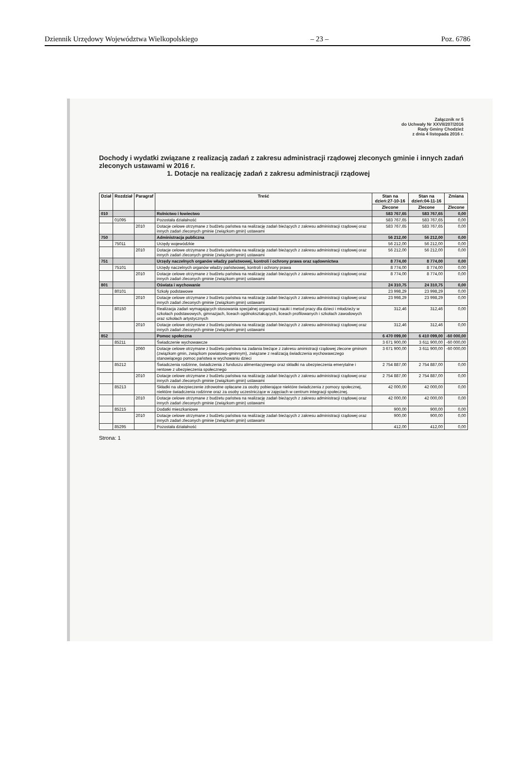Dziennik Urzędowy Województwa Wielkopolskiego – 23 – Poz. 6786
Załącznik nr 5
do Uchwały Nr XXVII/207/2016
Rady Gminy Chodzież
z dnia 4 listopada 2016 r.
Dochody i wydatki związane z realizacją zadań z zakresu administracji rządowej zleconych gminie i innych zadań zleconych ustawami w 2016 r.
1. Dotacje na realizację zadań z zakresu administracji rządowej
| Dział | Rozdział | Paragraf | Treść | Stan na dzień:27-10-16 | Stan na dzień:04-11-16 | Zmiana |
| --- | --- | --- | --- | --- | --- | --- |
| | | | | Zlecone | Zlecone | Zlecone |
| 010 | | | Rolnictwo i łowiectwo | 583 767,65 | 583 767,65 | 0,00 |
| | 01095 | | Pozostała działalność | 583 767,65 | 583 767,65 | 0,00 |
| | | 2010 | Dotacje celowe otrzymane z budżetu państwa na realizację zadań bieżących z zakresu administracji rządowej oraz innych zadań zleconych gminie (związkom gmin) ustawami | 583 767,65 | 583 767,65 | 0,00 |
| 750 | | | Administracja publiczna | 56 212,00 | 56 212,00 | 0,00 |
| | 75011 | | Urzędy wojewódzkie | 56 212,00 | 56 212,00 | 0,00 |
| | | 2010 | Dotacje celowe otrzymane z budżetu państwa na realizację zadań bieżących z zakresu administracji rządowej oraz innych zadań zleconych gminie (związkom gmin) ustawami | 56 212,00 | 56 212,00 | 0,00 |
| 751 | | | Urzędy naczelnych organów władzy państwowej, kontroli i ochrony prawa oraz sądownictwa | 8 774,00 | 8 774,00 | 0,00 |
| | 75101 | | Urzędy naczelnych organów władzy państwowej, kontroli i ochrony prawa | 8 774,00 | 8 774,00 | 0,00 |
| | | 2010 | Dotacje celowe otrzymane z budżetu państwa na realizację zadań bieżących z zakresu administracji rządowej oraz innych zadań zleconych gminie (związkom gmin) ustawami | 8 774,00 | 8 774,00 | 0,00 |
| 801 | | | Oświata i wychowanie | 24 310,75 | 24 310,75 | 0,00 |
| | 80101 | | Szkoły podstawowe | 23 998,29 | 23 998,29 | 0,00 |
| | | 2010 | Dotacje celowe otrzymane z budżetu państwa na realizację zadań bieżących z zakresu administracji rządowej oraz innych zadań zleconych gminie (związkom gmin) ustawami | 23 998,29 | 23 998,29 | 0,00 |
| | 80150 | | Realizacja zadań wymagających stosowania specjalnej organizacji nauki i metod pracy dla dzieci i młodzieży w szkołach podstawowych, gimnazjach, liceach ogólnokształcących, liceach profilowanych i szkołach zawodowych oraz szkołach artystycznych | 312,46 | 312,46 | 0,00 |
| | | 2010 | Dotacje celowe otrzymane z budżetu państwa na realizację zadań bieżących z zakresu administracji rządowej oraz innych zadań zleconych gminie (związkom gmin) ustawami | 312,46 | 312,46 | 0,00 |
| 852 | | | Pomoc społeczna | 6 470 099,00 | 6 410 099,00 | -60 000,00 |
| | 85211 | | Świadczenie wychowawcze | 3 671 900,00 | 3 611 900,00 | -60 000,00 |
| | | 2060 | Dotacje celowe otrzymane z budżetu państwa na zadania bieżące z zakresu aministracji rządowej zlecone gminom (związkom gmin, związkom powiatowo-gminnym), związane z realizacją świadczenia wychowawczego stanowiącego pomoc państwa w wychowaniu dzieci | 3 671 900,00 | 3 611 900,00 | -60 000,00 |
| | 85212 | | Świadczenia rodzinne, świadczenia z funduszu alimentacyjneego oraz składki na ubezpieczenia emerytalne i rentowe z ubezpieczenia społecznego | 2 754 887,00 | 2 754 887,00 | 0,00 |
| | | 2010 | Dotacje celowe otrzymane z budżetu państwa na realizację zadań bieżących z zakresu administracji rządowej oraz innych zadań zleconych gminie (związkom gmin) ustawami | 2 754 887,00 | 2 754 887,00 | 0,00 |
| | 85213 | | Składki na ubezpieczenie zdrowotne opłacane za osoby pobierające niektóre świadczenia z pomocy społecznej, niektóre świadczenia rodzinne oraz za osoby uczestniczące w zajęciach w centrum integracji społecznej. | 42 000,00 | 42 000,00 | 0,00 |
| | | 2010 | Dotacje celowe otrzymane z budżetu państwa na realizację zadań bieżących z zakresu administracji rządowej oraz innych zadań zleconych gminie (związkom gmin) ustawami | 42 000,00 | 42 000,00 | 0,00 |
| | 85215 | | Dodatki mieszkaniowe | 900,00 | 900,00 | 0,00 |
| | | 2010 | Dotacje celowe otrzymane z budżetu państwa na realizację zadań bieżących z zakresu administracji rządowej oraz innych zadań zleconych gminie (związkom gmin) ustawami | 900,00 | 900,00 | 0,00 |
| | 85295 | | Pozostała działalność | 412,00 | 412,00 | 0,00 |
Strona: 1